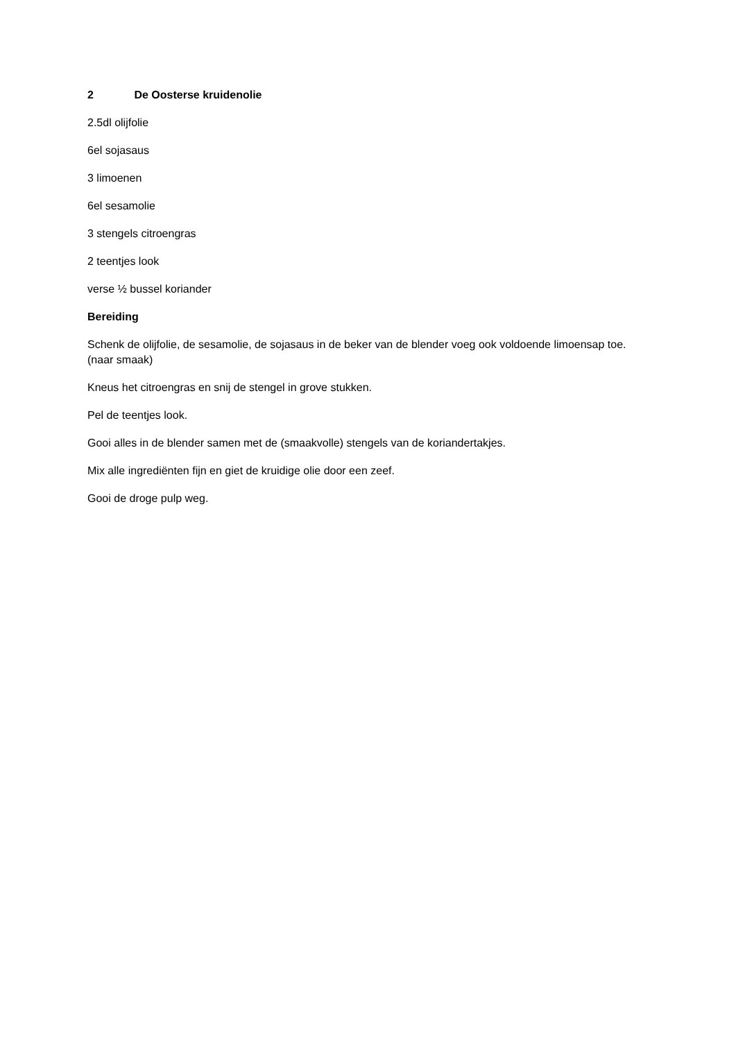2 De Oosterse kruidenolie
2.5dl olijfolie
6el sojasaus
3 limoenen
6el sesamolie
3 stengels citroengras
2 teentjes look
verse ½ bussel koriander
Bereiding
Schenk de olijfolie, de sesamolie, de sojasaus in de beker van de blender voeg ook voldoende limoensap toe. (naar smaak)
Kneus het citroengras en snij de stengel in grove stukken.
Pel de teentjes look.
Gooi alles in de blender samen met de (smaakvolle) stengels van de koriandertakjes.
Mix alle ingrediënten fijn en giet de kruidige olie door een zeef.
Gooi de droge pulp weg.